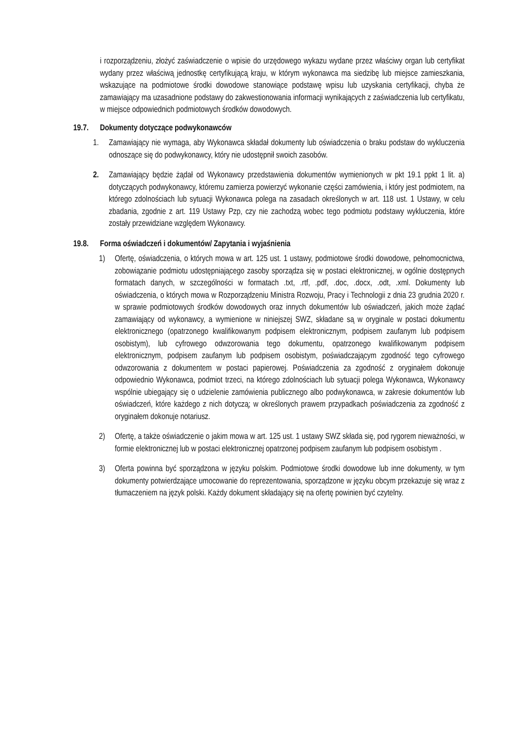i rozporządzeniu, złożyć zaświadczenie o wpisie do urzędowego wykazu wydane przez właściwy organ lub certyfikat wydany przez właściwą jednostkę certyfikującą kraju, w którym wykonawca ma siedzibę lub miejsce zamieszkania, wskazujące na podmiotowe środki dowodowe stanowiące podstawę wpisu lub uzyskania certyfikacji, chyba że zamawiający ma uzasadnione podstawy do zakwestionowania informacji wynikających z zaświadczenia lub certyfikatu, w miejsce odpowiednich podmiotowych środków dowodowych.
19.7. Dokumenty dotyczące podwykonawców
1. Zamawiający nie wymaga, aby Wykonawca składał dokumenty lub oświadczenia o braku podstaw do wykluczenia odnoszące się do podwykonawcy, który nie udostępnił swoich zasobów.
2. Zamawiający będzie żądał od Wykonawcy przedstawienia dokumentów wymienionych w pkt 19.1 ppkt 1 lit. a) dotyczących podwykonawcy, któremu zamierza powierzyć wykonanie części zamówienia, i który jest podmiotem, na którego zdolnościach lub sytuacji Wykonawca polega na zasadach określonych w art. 118 ust. 1 Ustawy, w celu zbadania, zgodnie z art. 119 Ustawy Pzp, czy nie zachodzą wobec tego podmiotu podstawy wykluczenia, które zostały przewidziane względem Wykonawcy.
19.8. Forma oświadczeń i dokumentów/ Zapytania i wyjaśnienia
1) Ofertę, oświadczenia, o których mowa w art. 125 ust. 1 ustawy, podmiotowe środki dowodowe, pełnomocnictwa, zobowiązanie podmiotu udostępniającego zasoby sporządza się w postaci elektronicznej, w ogólnie dostępnych formatach danych, w szczególności w formatach .txt, .rtf, .pdf, .doc, .docx, .odt, .xml. Dokumenty lub oświadczenia, o których mowa w Rozporządzeniu Ministra Rozwoju, Pracy i Technologii z dnia 23 grudnia 2020 r. w sprawie podmiotowych środków dowodowych oraz innych dokumentów lub oświadczeń, jakich może żądać zamawiający od wykonawcy, a wymienione w niniejszej SWZ, składane są w oryginale w postaci dokumentu elektronicznego (opatrzonego kwalifikowanym podpisem elektronicznym, podpisem zaufanym lub podpisem osobistym), lub cyfrowego odwzorowania tego dokumentu, opatrzonego kwalifikowanym podpisem elektronicznym, podpisem zaufanym lub podpisem osobistym, poświadczającym zgodność tego cyfrowego odwzorowania z dokumentem w postaci papierowej. Poświadczenia za zgodność z oryginałem dokonuje odpowiednio Wykonawca, podmiot trzeci, na którego zdolnościach lub sytuacji polega Wykonawca, Wykonawcy wspólnie ubiegający się o udzielenie zamówienia publicznego albo podwykonawca, w zakresie dokumentów lub oświadczeń, które każdego z nich dotyczą; w określonych prawem przypadkach poświadczenia za zgodność z oryginałem dokonuje notariusz.
2) Ofertę, a także oświadczenie o jakim mowa w art. 125 ust. 1 ustawy SWZ składa się, pod rygorem nieważności, w formie elektronicznej lub w postaci elektronicznej opatrzonej podpisem zaufanym lub podpisem osobistym .
3) Oferta powinna być sporządzona w języku polskim. Podmiotowe środki dowodowe lub inne dokumenty, w tym dokumenty potwierdzające umocowanie do reprezentowania, sporządzone w języku obcym przekazuje się wraz z tłumaczeniem na język polski. Każdy dokument składający się na ofertę powinien być czytelny.